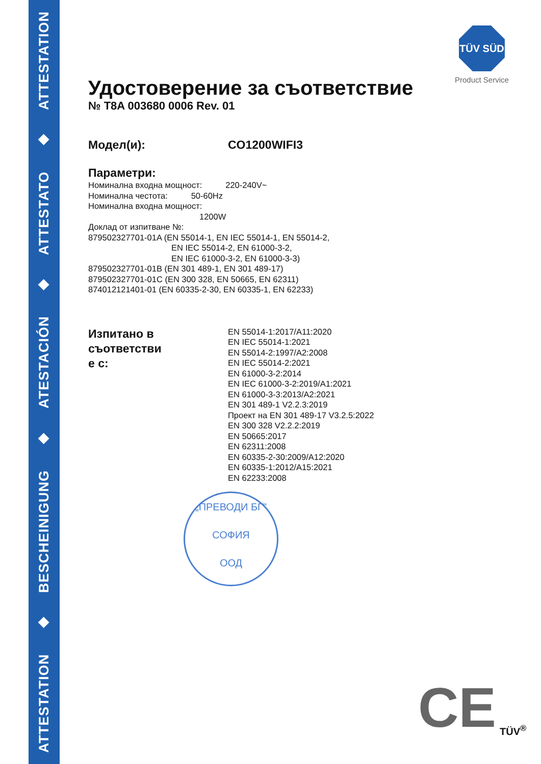ATTESTATION ◆ BESCHEINIGUNG ◆ ATESTACIÓN ◆ ATTESTATO ◆ ATTESTATION
TÜV SÜD
Product Service
Удостоверение за съответствие
№ T8A 003680 0006 Rev. 01
Модел(и): CO1200WIFI3
Параметри:
Номинална входна мощност: 220-240V~
Номинална честота: 50-60Hz
Номинална входна мощност:
1200W
Доклад от изпитване №:
879502327701-01A (EN 55014-1, EN IEC 55014-1, EN 55014-2,
EN IEC 55014-2, EN 61000-3-2,
EN IEC 61000-3-2, EN 61000-3-3)
879502327701-01B (EN 301 489-1, EN 301 489-17)
879502327701-01C (EN 300 328, EN 50665, EN 62311)
874012121401-01 (EN 60335-2-30, EN 60335-1, EN 62233)
Изпитано в
съответстви
е с:
EN 55014-1:2017/A11:2020
EN IEC 55014-1:2021
EN 55014-2:1997/A2:2008
EN IEC 55014-2:2021
EN 61000-3-2:2014
EN IEC 61000-3-2:2019/A1:2021
EN 61000-3-3:2013/A2:2021
EN 301 489-1 V2.2.3:2019
Проект на EN 301 489-17 V3.2.5:2022
EN 300 328 V2.2.2:2019
EN 50665:2017
EN 62311:2008
EN 60335-2-30:2009/A12:2020
EN 60335-1:2012/A15:2021
EN 62233:2008
„ПРЕВОДИ БГ"
СОФИЯ
ООД
CE TÜV<sup>®</sup>